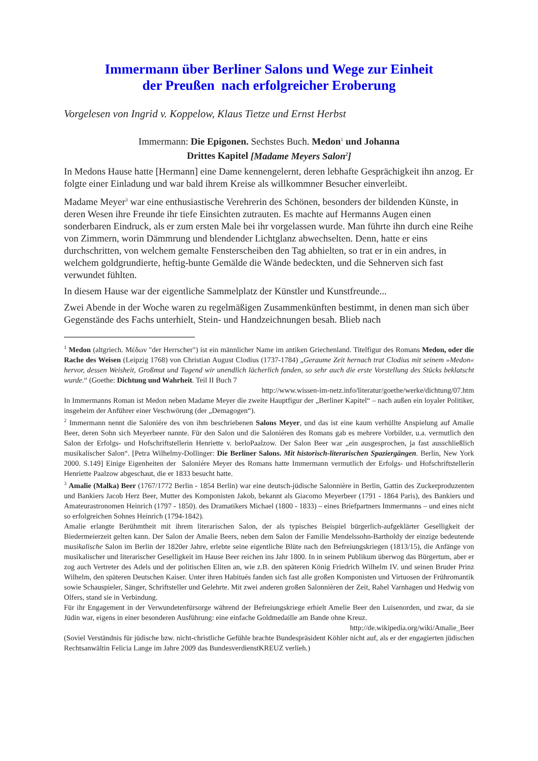Immermann über Berliner Salons und Wege zur Einheit
der Preußen nach erfolgreicher Eroberung
Vorgelesen von Ingrid v. Koppelow, Klaus Tietze und Ernst Herbst
Immermann: Die Epigonen. Sechstes Buch. Medon<sup>1</sup> und Johanna
Drittes Kapitel [Madame Meyers Salon<sup>2</sup>]
In Medons Hause hatte [Hermann] eine Dame kennengelernt, deren lebhafte Gesprächigkeit ihn anzog. Er folgte einer Einladung und war bald ihrem Kreise als willkommner Besucher einverleibt.
Madame Meyer<sup>3</sup> war eine enthusiastische Verehrerin des Schönen, besonders der bildenden Künste, in deren Wesen ihre Freunde ihr tiefe Einsichten zutrauten. Es machte auf Hermanns Augen einen sonderbaren Eindruck, als er zum ersten Male bei ihr vorgelassen wurde. Man führte ihn durch eine Reihe von Zimmern, worin Dämmrung und blendender Lichtglanz abwechselten. Denn, hatte er eins durchschritten, von welchem gemalte Fensterscheiben den Tag abhielten, so trat er in ein andres, in welchem goldgrundierte, heftig-bunte Gemälde die Wände bedeckten, und die Sehnerven sich fast verwundet fühlten.
In diesem Hause war der eigentliche Sammelplatz der Künstler und Kunstfreunde...
Zwei Abende in der Woche waren zu regelmäßigen Zusammenkünften bestimmt, in denen man sich über Gegenstände des Fachs unterhielt, Stein- und Handzeichnungen besah. Blieb nach
<sup>1</sup> Medon (altgriech. Μέδων "der Herrscher") ist ein männlicher Name im antiken Griechenland. Titelfigur des Romans Medon, oder die Rache des Weisen (Leipzig 1768) von Christian August Clodius (1737-1784) „Geraume Zeit hernach trat Clodius mit seinem »Medon« hervor, dessen Weisheit, Großmut und Tugend wir unendlich lächerlich fanden, so sehr auch die erste Vorstellung des Stücks beklatscht wurde.“ (Goethe: Dichtung und Wahrheit. Teil II Buch 7
http://www.wissen-im-netz.info/literatur/goethe/werke/dichtung/07.htm
In Immermanns Roman ist Medon neben Madame Meyer die zweite Hauptfigur der „Berliner Kapitel“ – nach außen ein loyaler Politiker, insgeheim der Anführer einer Veschwörung (der „Demagogen“).
<sup>2</sup> Immermann nennt die Saloniére des von ihm beschriebenen Salons Meyer, und das ist eine kaum verhüllte Anspielung auf Amalie Beer, deren Sohn sich Meyerbeer nannte. Für den Salon und die Saloniéren des Romans gab es mehrere Vorbilder, u.a. vermutlich den Salon der Erfolgs- und Hofschriftstellerin Henriette v. berloPaalzow. Der Salon Beer war „ein ausgesprochen, ja fast ausschließlich musikalischer Salon“. [Petra Wilhelmy-Dollinger: Die Berliner Salons. Mit historisch-literarischen Spaziergängen. Berlin, New York 2000. S.149] Einige Eigenheiten der Saloniére Meyer des Romans hatte Immermann vermutlich der Erfolgs- und Hofschriftstellerin Henriette Paalzow abgeschaut, die er 1833 besucht hatte.
<sup>3</sup> Amalie (Malka) Beer (1767/1772 Berlin - 1854 Berlin) war eine deutsch-jüdische Salonnière in Berlin, Gattin des Zuckerproduzenten und Bankiers Jacob Herz Beer, Mutter des Komponisten Jakob, bekannt als Giacomo Meyerbeer (1791 - 1864 Paris), des Bankiers und Amateurastronomen Heinrich (1797 - 1850). des Dramatikers Michael (1800 - 1833) – eines Briefpartners Immermanns – und eines nicht so erfolgreichen Sohnes Heinrich (1794-1842).
Amalie erlangte Berühmtheit mit ihrem literarischen Salon, der als typisches Beispiel bürgerlich-aufgeklärter Geselligkeit der Biedermeierzeit gelten kann. Der Salon der Amalie Beers, neben dem Salon der Familie Mendelssohn-Bartholdy der einzige bedeutende musikalische Salon im Berlin der 1820er Jahre, erlebte seine eigentliche Blüte nach den Befreiungskriegen (1813/15), die Anfänge von musikalischer und literarischer Geselligkeit im Hause Beer reichen ins Jahr 1800. In in seinem Publikum überwog das Bürgertum, aber er zog auch Vertreter des Adels und der politischen Eliten an, wie z.B. den späteren König Friedrich Wilhelm IV. und seinen Bruder Prinz Wilhelm, den späteren Deutschen Kaiser. Unter ihren Habitués fanden sich fast alle großen Komponisten und Virtuosen der Frühromantik sowie Schauspieler, Sänger, Schriftsteller und Gelehrte. Mit zwei anderen großen Salonnièren der Zeit, Rahel Varnhagen und Hedwig von Olfers, stand sie in Verbindung.
Für ihr Engagement in der Verwundetenfürsorge während der Befreiungskriege erhielt Amelie Beer den Luisenorden, und zwar, da sie Jüdin war, eigens in einer besonderen Ausführung: eine einfache Goldmedaille am Bande ohne Kreuz.
http://de.wikipedia.org/wiki/Amalie_Beer
(Soviel Verständnis für jüdische bzw. nicht-christliche Gefühle brachte Bundespräsident Köhler nicht auf, als er der engagierten jüdischen Rechtsanwältin Felicia Lange im Jahre 2009 das BundesverdienstKREUZ verlieh.)